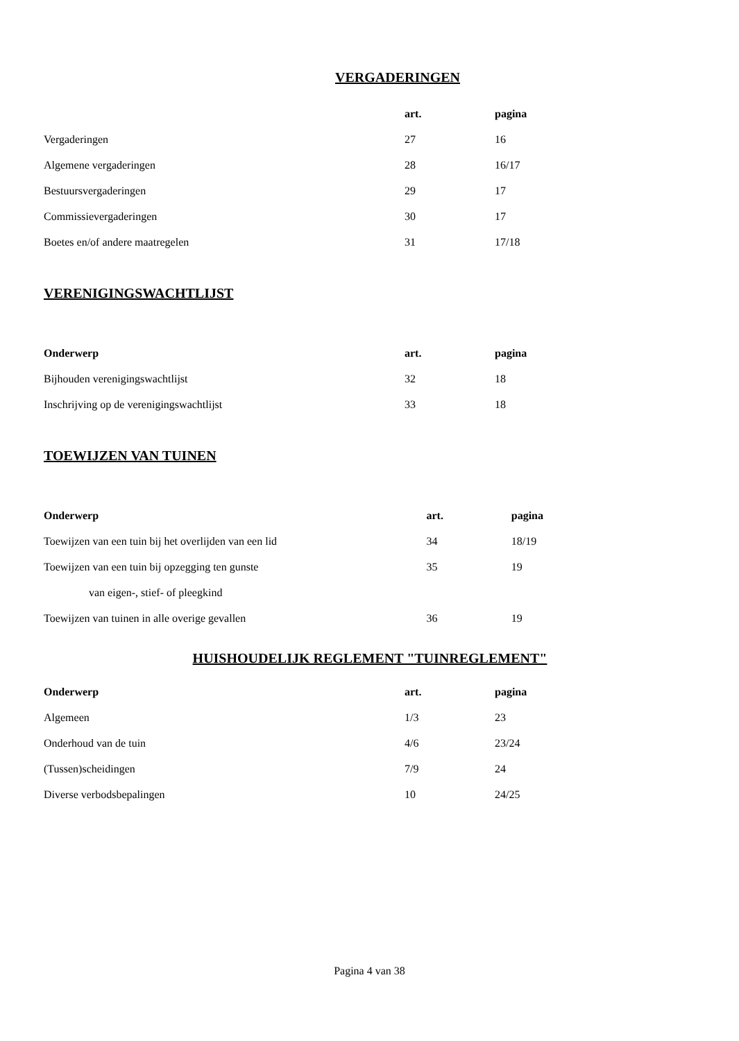VERGADERINGEN
| | art. | pagina |
| --- | --- | --- |
| Vergaderingen | 27 | 16 |
| Algemene vergaderingen | 28 | 16/17 |
| Bestuursvergaderingen | 29 | 17 |
| Commissievergaderingen | 30 | 17 |
| Boetes en/of andere maatregelen | 31 | 17/18 |
VERENIGINGSWACHTLIJST
| Onderwerp | art. | pagina |
| --- | --- | --- |
| Bijhouden verenigingswachtlijst | 32 | 18 |
| Inschrijving op de verenigingswachtlijst | 33 | 18 |
TOEWIJZEN VAN TUINEN
| Onderwerp | art. | pagina |
| --- | --- | --- |
| Toewijzen van een tuin bij het overlijden van een lid | 34 | 18/19 |
| Toewijzen van een tuin bij opzegging ten gunste | 35 | 19 |
| van eigen-, stief- of pleegkind | | |
| Toewijzen van tuinen in alle overige gevallen | 36 | 19 |
HUISHOUDELIJK REGLEMENT "TUINREGLEMENT"
| Onderwerp | art. | pagina |
| --- | --- | --- |
| Algemeen | 1/3 | 23 |
| Onderhoud van de tuin | 4/6 | 23/24 |
| (Tussen)scheidingen | 7/9 | 24 |
| Diverse verbodsbepalingen | 10 | 24/25 |
Pagina 4 van 38